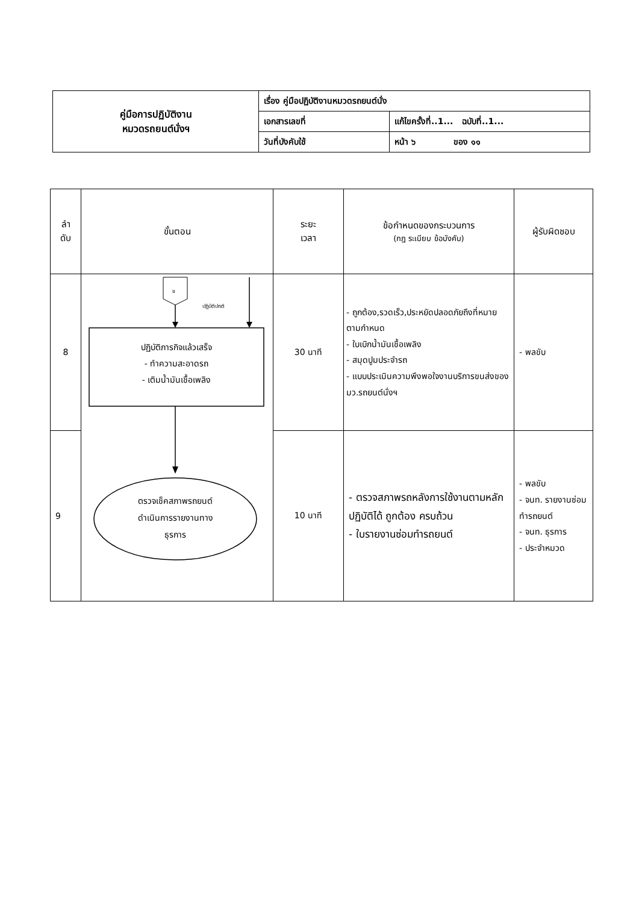| คู่มือการปฏิบัติงาน หมวดรถยนต์นั่งฯ | เรื่อง คู่มือปฏิบัติงานหมวดรถยนต์นั่ง | |
| | เอกสารเลขที่ | แก้ไขครั้งที่..1... ฉบับที่..1... |
| | วันที่บังคับใช้ | หน้า ๖ ของ ๑๑ |
| ลำ ดับ | ขั้นตอน | ระยะ เวลา | ข้อกำหนดของกระบวนการ (กฎ ระเบียบ ข้อบังคับ) | ผู้รับผิดชอบ |
| --- | --- | --- | --- | --- |
| 8 | ข ปฏิบัติปกติ ปฏิบัติภารกิจแล้วเสร็จ - ทำความสะอาดรถ - เติมน้ำมันเชื้อเพลิง ตรวจเช็คสภาพรถยนต์ ดำเนินการรายงานทาง ธุรการ | 30 นาที | - ถูกต้อง,รวดเร็ว,ประหยัดปลอดภัยถึงที่หมายตามกำหนด - ใบเบิกน้ำมันเชื้อเพลิง - สมุดปูมประจำรถ - แบบประเมินความพึงพอใจงานบริการขนส่งของ มว.รถยนต์นั่งฯ | - พลขับ |
| 9 | | 10 นาที | - ตรวจสภาพรถหลังการใช้งานตามหลักปฏิบัติได้ ถูกต้อง ครบถ้วน - ใบรายงานซ่อมทำรถยนต์ | - พลขับ - จนท. รายงานซ่อมทำรถยนต์ - จนท. ธุรการ - ประจำหมวด |